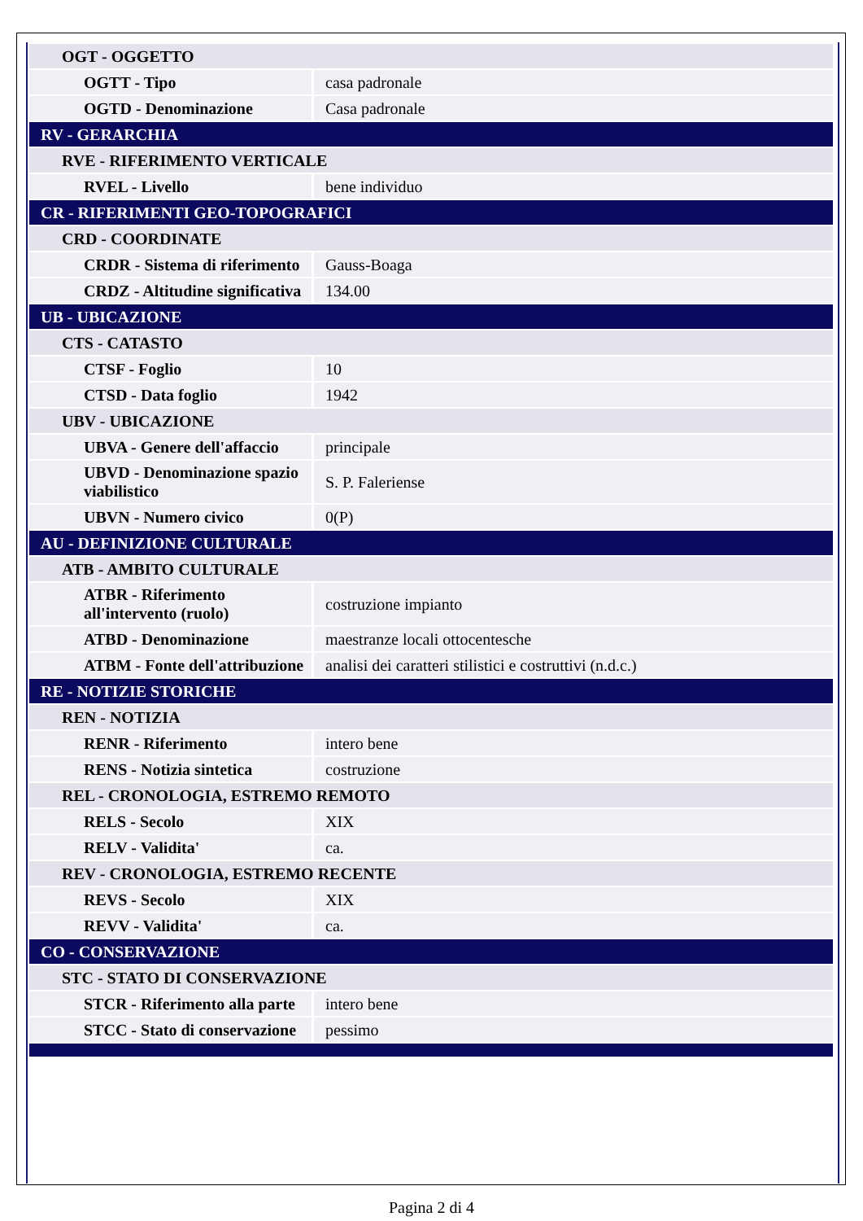| OGT - OGGETTO | |
| OGTT - Tipo | casa padronale |
| OGTD - Denominazione | Casa padronale |
| RV - GERARCHIA | |
| RVE - RIFERIMENTO VERTICALE | |
| RVEL - Livello | bene individuo |
| CR - RIFERIMENTI GEO-TOPOGRAFICI | |
| CRD - COORDINATE | |
| CRDR - Sistema di riferimento | Gauss-Boaga |
| CRDZ - Altitudine significativa | 134.00 |
| UB - UBICAZIONE | |
| CTS - CATASTO | |
| CTSF - Foglio | 10 |
| CTSD - Data foglio | 1942 |
| UBV - UBICAZIONE | |
| UBVA - Genere dell'affaccio | principale |
| UBVD - Denominazione spazio viabilistico | S. P. Faleriense |
| UBVN - Numero civico | 0(P) |
| AU - DEFINIZIONE CULTURALE | |
| ATB - AMBITO CULTURALE | |
| ATBR - Riferimento all'intervento (ruolo) | costruzione impianto |
| ATBD - Denominazione | maestranze locali ottocentesche |
| ATBM - Fonte dell'attribuzione | analisi dei caratteri stilistici e costruttivi (n.d.c.) |
| RE - NOTIZIE STORICHE | |
| REN - NOTIZIA | |
| RENR - Riferimento | intero bene |
| RENS - Notizia sintetica | costruzione |
| REL - CRONOLOGIA, ESTREMO REMOTO | |
| RELS - Secolo | XIX |
| RELV - Validita' | ca. |
| REV - CRONOLOGIA, ESTREMO RECENTE | |
| REVS - Secolo | XIX |
| REVV - Validita' | ca. |
| CO - CONSERVAZIONE | |
| STC - STATO DI CONSERVAZIONE | |
| STCR - Riferimento alla parte | intero bene |
| STCC - Stato di conservazione | pessimo |
Pagina 2 di 4